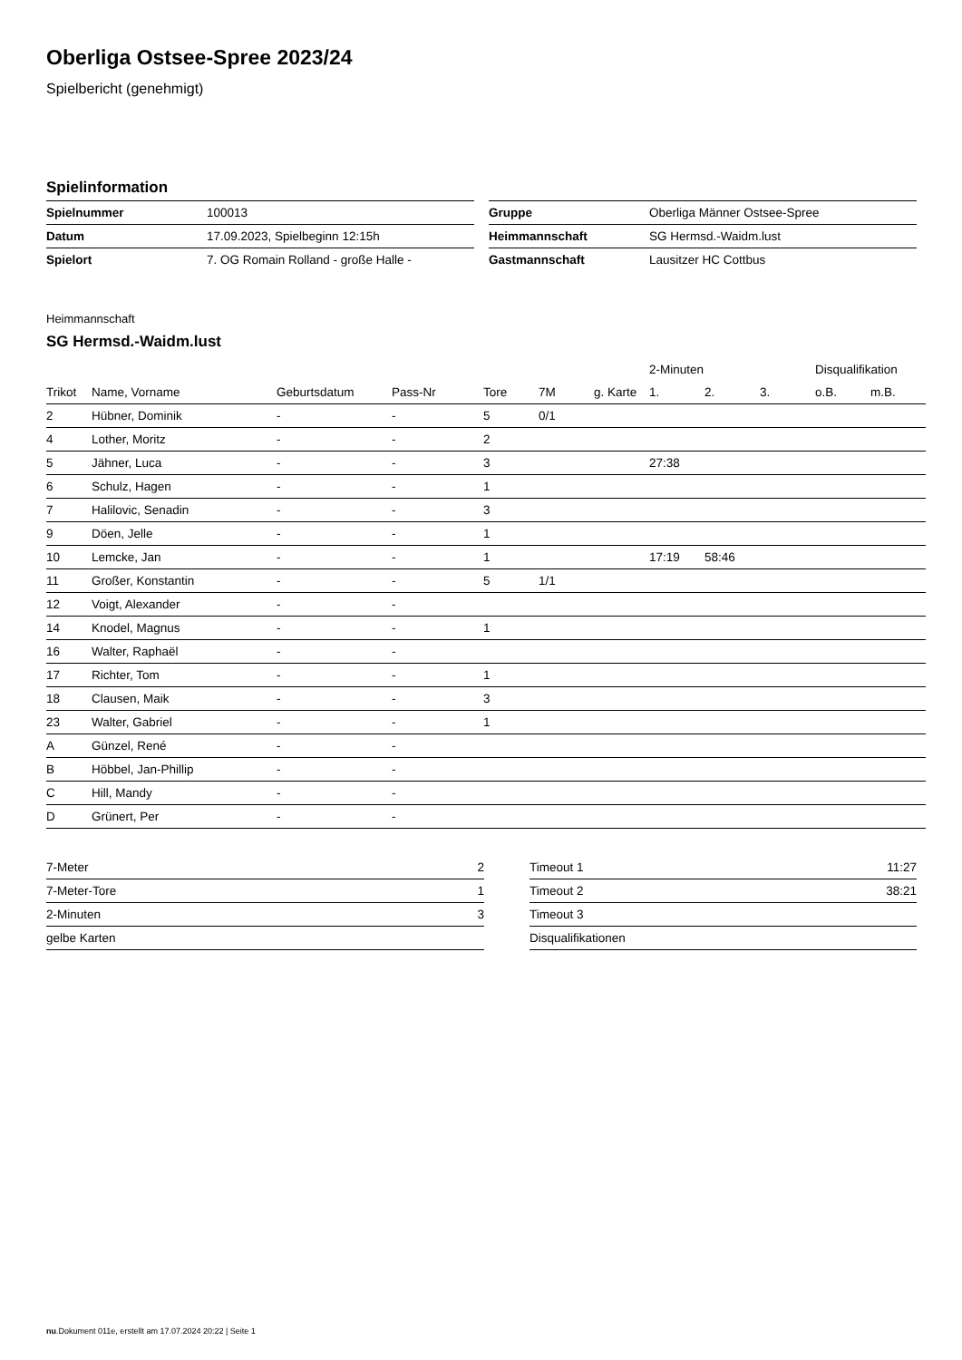Oberliga Ostsee-Spree 2023/24
Spielbericht (genehmigt)
Spielinformation
| Spielnummer | 100013 |
| Datum | 17.09.2023, Spielbeginn 12:15h |
| Spielort | 7. OG Romain Rolland - große Halle - |
| Gruppe | Oberliga Männer Ostsee-Spree |
| Heimmannschaft | SG Hermsd.-Waidm.lust |
| Gastmannschaft | Lausitzer HC Cottbus |
Heimmannschaft
SG Hermsd.-Waidm.lust
| | | | | | | | 2-Minuten | | | Disqualifikation | |
| --- | --- | --- | --- | --- | --- | --- | --- | --- | --- | --- | --- |
| Trikot | Name, Vorname | Geburtsdatum | Pass-Nr | Tore | 7M | g. Karte | 1. | 2. | 3. | o.B. | m.B. |
| 2 | Hübner, Dominik | - | - | 5 | 0/1 | | | | | | |
| 4 | Lother, Moritz | - | - | 2 | | | | | | | |
| 5 | Jähner, Luca | - | - | 3 | | | 27:38 | | | | |
| 6 | Schulz, Hagen | - | - | 1 | | | | | | | |
| 7 | Halilovic, Senadin | - | - | 3 | | | | | | | |
| 9 | Döen, Jelle | - | - | 1 | | | | | | | |
| 10 | Lemcke, Jan | - | - | 1 | | | 17:19 | 58:46 | | | |
| 11 | Großer, Konstantin | - | - | 5 | 1/1 | | | | | | |
| 12 | Voigt, Alexander | - | - | | | | | | | | |
| 14 | Knodel, Magnus | - | - | 1 | | | | | | | |
| 16 | Walter, Raphaël | - | - | | | | | | | | |
| 17 | Richter, Tom | - | - | 1 | | | | | | | |
| 18 | Clausen, Maik | - | - | 3 | | | | | | | |
| 23 | Walter, Gabriel | - | - | 1 | | | | | | | |
| A | Günzel, René | - | - | | | | | | | | |
| B | Höbbel, Jan-Phillip | - | - | | | | | | | | |
| C | Hill, Mandy | - | - | | | | | | | | |
| D | Grünert, Per | - | - | | | | | | | | |
| 7-Meter | 2 |
| 7-Meter-Tore | 1 |
| 2-Minuten | 3 |
| gelbe Karten | |
| Timeout 1 | 11:27 |
| Timeout 2 | 38:21 |
| Timeout 3 | |
| Disqualifikationen | |
nu.Dokument 011e, erstellt am 17.07.2024 20:22 | Seite 1